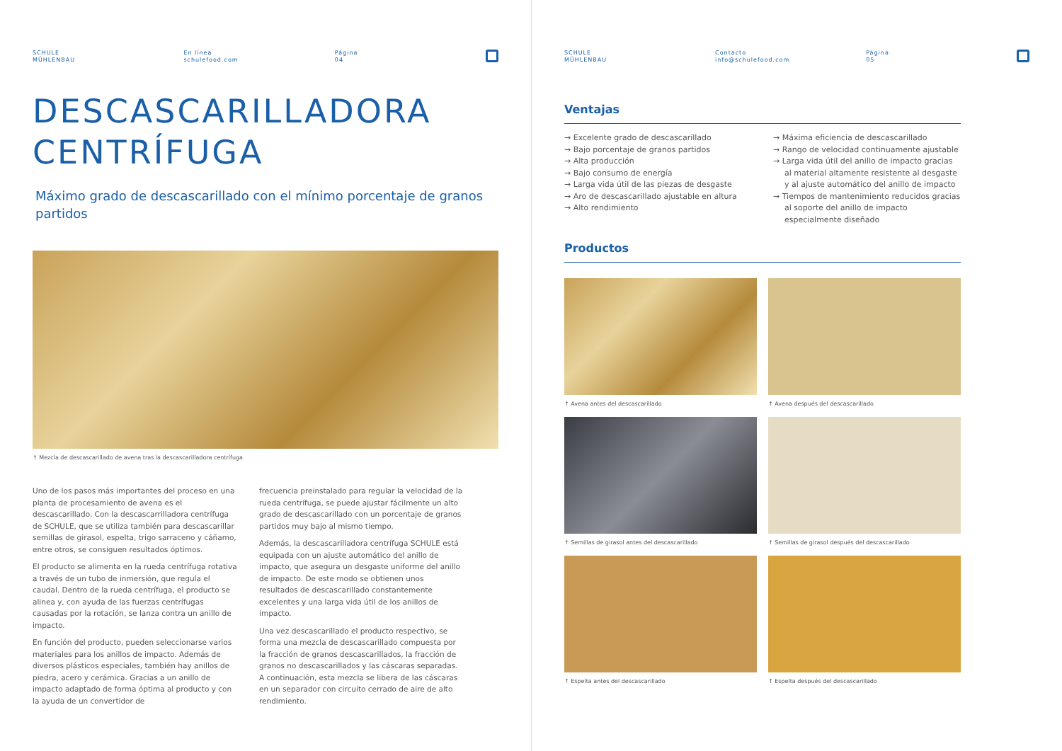SCHULE
MÜHLENBAU
En línea
schulefood.com
Página
04
DESCASCARILLADORA CENTRÍFUGA
Máximo grado de descascarillado con el mínimo porcentaje de granos partidos
↑ Mezcla de descascarillado de avena tras la descascarilladora centrífuga
Uno de los pasos más importantes del proceso en una planta de procesamiento de avena es el descascarillado. Con la descascarrilladora centrífuga de SCHULE, que se utiliza también para descascarillar semillas de girasol, espelta, trigo sarraceno y cáñamo, entre otros, se consiguen resultados óptimos.
El producto se alimenta en la rueda centrífuga rotativa a través de un tubo de inmersión, que regula el caudal. Dentro de la rueda centrífuga, el producto se alinea y, con ayuda de las fuerzas centrífugas causadas por la rotación, se lanza contra un anillo de impacto.
En función del producto, pueden seleccionarse varios materiales para los anillos de impacto. Además de diversos plásticos especiales, también hay anillos de piedra, acero y cerámica. Gracias a un anillo de impacto adaptado de forma óptima al producto y con la ayuda de un convertidor de
frecuencia preinstalado para regular la velocidad de la rueda centrífuga, se puede ajustar fácilmente un alto grado de descascarillado con un porcentaje de granos partidos muy bajo al mismo tiempo.
Además, la descascarilladora centrífuga SCHULE está equipada con un ajuste automático del anillo de impacto, que asegura un desgaste uniforme del anillo de impacto. De este modo se obtienen unos resultados de descascarillado constantemente excelentes y una larga vida útil de los anillos de impacto.
Una vez descascarillado el producto respectivo, se forma una mezcla de descascarillado compuesta por la fracción de granos descascarillados, la fracción de granos no descascarillados y las cáscaras separadas. A continuación, esta mezcla se libera de las cáscaras en un separador con circuito cerrado de aire de alto rendimiento.
SCHULE
MÜHLENBAU
Contacto
info@schulefood.com
Página
05
Ventajas
→ Excelente grado de descascarillado
→ Bajo porcentaje de granos partidos
→ Alta producción
→ Bajo consumo de energía
→ Larga vida útil de las piezas de desgaste
→ Aro de descascarillado ajustable en altura
→ Alto rendimiento
→ Máxima eficiencia de descascarillado
→ Rango de velocidad continuamente ajustable
→ Larga vida útil del anillo de impacto gracias al material altamente resistente al desgaste y al ajuste automático del anillo de impacto
→ Tiempos de mantenimiento reducidos gracias al soporte del anillo de impacto especialmente diseñado
Productos
↑ Avena antes del descascarillado
↑ Avena después del descascarillado
↑ Semillas de girasol antes del descascarillado
↑ Semillas de girasol después del descascarillado
↑ Espelta antes del descascarillado
↑ Espelta después del descascarillado